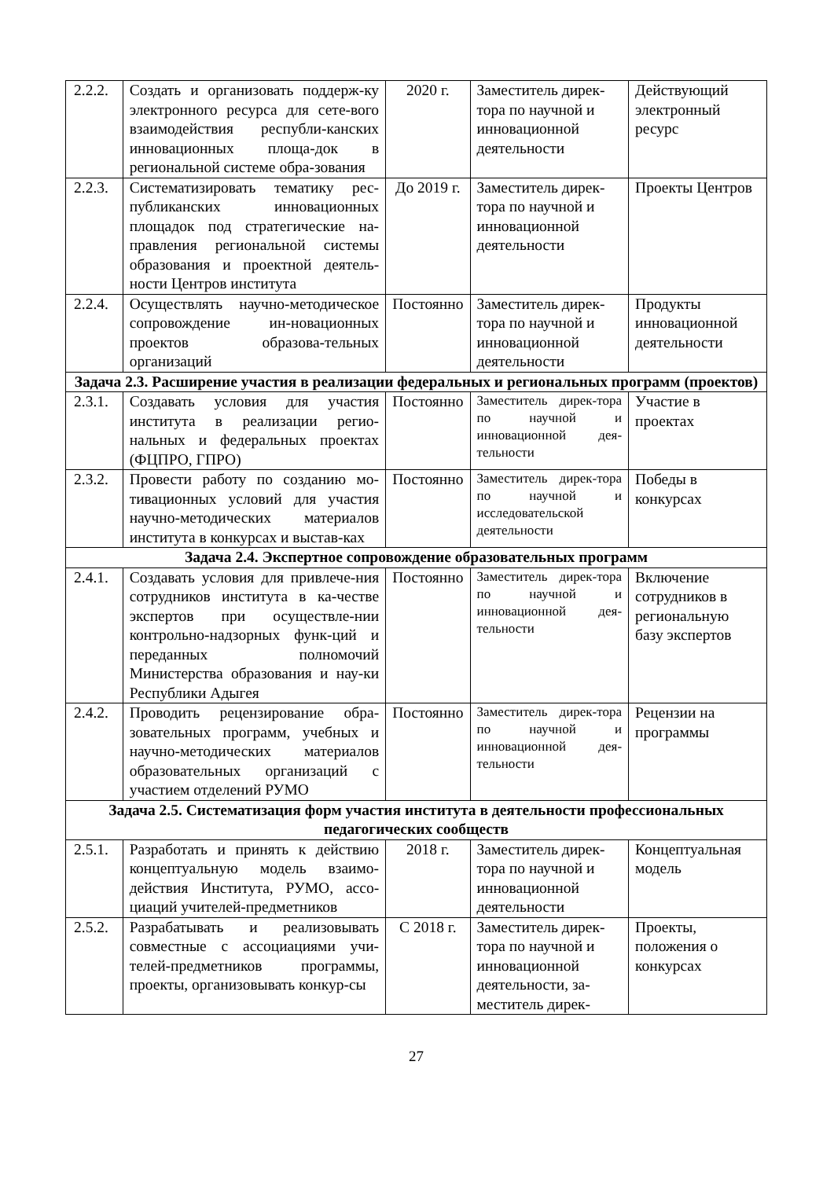| 2.2.2. | Создать и организовать поддерж-ку электронного ресурса для сете-вого взаимодействия республи-канских инновационных площа-док в региональной системе обра-зования | 2020 г. | Заместитель дирек-тора по научной и инновационной деятельности | Действующий электронный ресурс |
| 2.2.3. | Систематизировать тематику рес-публиканских инновационных площадок под стратегические на-правления региональной системы образования и проектной деятель-ности Центров института | До 2019 г. | Заместитель дирек-тора по научной и инновационной деятельности | Проекты Центров |
| 2.2.4. | Осуществлять научно-методическое сопровождение ин-новационных проектов образова-тельных организаций | Постоянно | Заместитель дирек-тора по научной и инновационной деятельности | Продукты инновационной деятельности |
| Задача 2.3. Расширение участия в реализации федеральных и региональных программ (проектов) | | | | |
| 2.3.1. | Создавать условия для участия института в реализации регио-нальных и федеральных проектах (ФЦПРО, ГПРО) | Постоянно | Заместитель дирек-тора по научной и инновационной дея-тельности | Участие в проектах |
| 2.3.2. | Провести работу по созданию мо-тивационных условий для участия научно-методических материалов института в конкурсах и выстав-ках | Постоянно | Заместитель дирек-тора по научной и исследовательской деятельности | Победы в конкурсах |
| Задача 2.4. Экспертное сопровождение образовательных программ | | | | |
| 2.4.1. | Создавать условия для привлече-ния сотрудников института в ка-честве экспертов при осуществле-нии контрольно-надзорных функ-ций и переданных полномочий Министерства образования и нау-ки Республики Адыгея | Постоянно | Заместитель дирек-тора по научной и инновационной дея-тельности | Включение сотрудников в региональную базу экспертов |
| 2.4.2. | Проводить рецензирование обра-зовательных программ, учебных и научно-методических материалов образовательных организаций с участием отделений РУМО | Постоянно | Заместитель дирек-тора по научной и инновационной дея-тельности | Рецензии на программы |
| Задача 2.5. Систематизация форм участия института в деятельности профессиональных педагогических сообществ | | | | |
| 2.5.1. | Разработать и принять к действию концептуальную модель взаимо-действия Института, РУМО, ассо-циаций учителей-предметников | 2018 г. | Заместитель дирек-тора по научной и инновационной деятельности | Концептуальная модель |
| 2.5.2. | Разрабатывать и реализовывать совместные с ассоциациями учи-телей-предметников программы, проекты, организовывать конкур-сы | С 2018 г. | Заместитель дирек-тора по научной и инновационной деятельности, за-меститель дирек- | Проекты, положения о конкурсах |
27